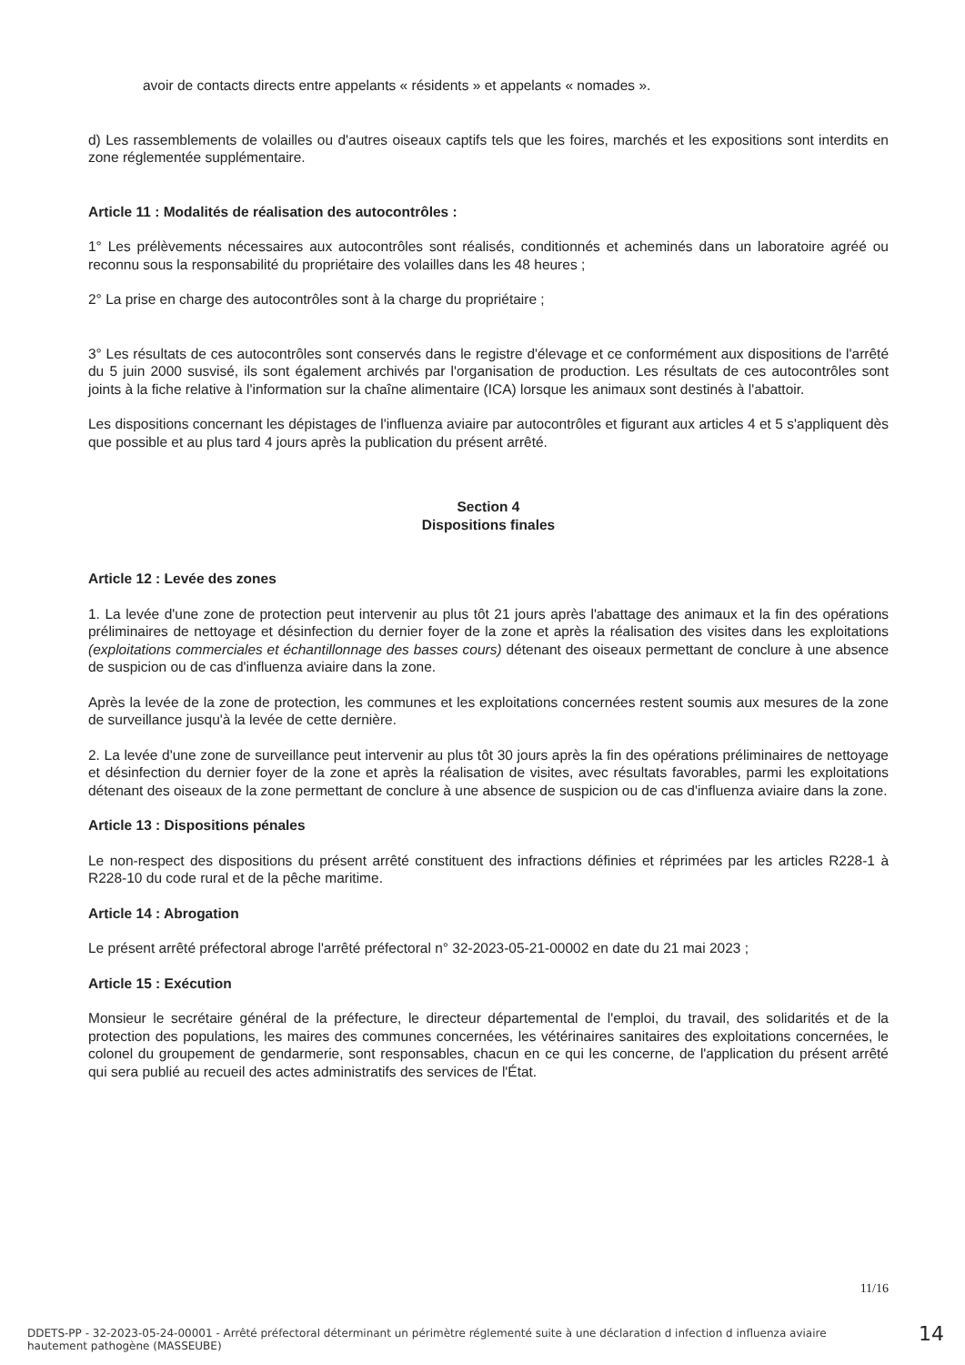avoir de contacts directs entre appelants « résidents » et appelants « nomades ».
d) Les rassemblements de volailles ou d'autres oiseaux captifs tels que les foires, marchés et les expositions sont interdits en zone réglementée supplémentaire.
Article 11 : Modalités de réalisation des autocontrôles :
1° Les prélèvements nécessaires aux autocontrôles sont réalisés, conditionnés et acheminés dans un laboratoire agréé ou reconnu sous la responsabilité du propriétaire des volailles dans les 48 heures ;
2° La prise en charge des autocontrôles sont à la charge du propriétaire ;
3° Les résultats de ces autocontrôles sont conservés dans le registre d'élevage et ce conformément aux dispositions de l'arrêté du 5 juin 2000 susvisé, ils sont également archivés par l'organisation de production. Les résultats de ces autocontrôles sont joints à la fiche relative à l'information sur la chaîne alimentaire (ICA) lorsque les animaux sont destinés à l'abattoir.
Les dispositions concernant les dépistages de l'influenza aviaire par autocontrôles et figurant aux articles 4 et 5 s'appliquent dès que possible et au plus tard 4 jours après la publication du présent arrêté.
Section 4
Dispositions finales
Article 12 : Levée des zones
1. La levée d'une zone de protection peut intervenir au plus tôt 21 jours après l'abattage des animaux et la fin des opérations préliminaires de nettoyage et désinfection du dernier foyer de la zone et après la réalisation des visites dans les exploitations (exploitations commerciales et échantillonnage des basses cours) détenant des oiseaux permettant de conclure à une absence de suspicion ou de cas d'influenza aviaire dans la zone.
Après la levée de la zone de protection, les communes et les exploitations concernées restent soumis aux mesures de la zone de surveillance jusqu'à la levée de cette dernière.
2. La levée d'une zone de surveillance peut intervenir au plus tôt 30 jours après la fin des opérations préliminaires de nettoyage et désinfection du dernier foyer de la zone et après la réalisation de visites, avec résultats favorables, parmi les exploitations détenant des oiseaux de la zone permettant de conclure à une absence de suspicion ou de cas d'influenza aviaire dans la zone.
Article 13 : Dispositions pénales
Le non-respect des dispositions du présent arrêté constituent des infractions définies et réprimées par les articles R228-1 à R228-10 du code rural et de la pêche maritime.
Article 14 : Abrogation
Le présent arrêté préfectoral abroge l'arrêté préfectoral n° 32-2023-05-21-00002 en date du 21 mai 2023 ;
Article 15 : Exécution
Monsieur le secrétaire général de la préfecture, le directeur départemental de l'emploi, du travail, des solidarités et de la protection des populations, les maires des communes concernées, les vétérinaires sanitaires des exploitations concernées, le colonel du groupement de gendarmerie, sont responsables, chacun en ce qui les concerne, de l'application du présent arrêté qui sera publié au recueil des actes administratifs des services de l'État.
11/16
DDETS-PP - 32-2023-05-24-00001 - Arrêté préfectoral déterminant un périmètre réglementé suite à une déclaration d infection d influenza aviaire hautement pathogène (MASSEUBE)
14